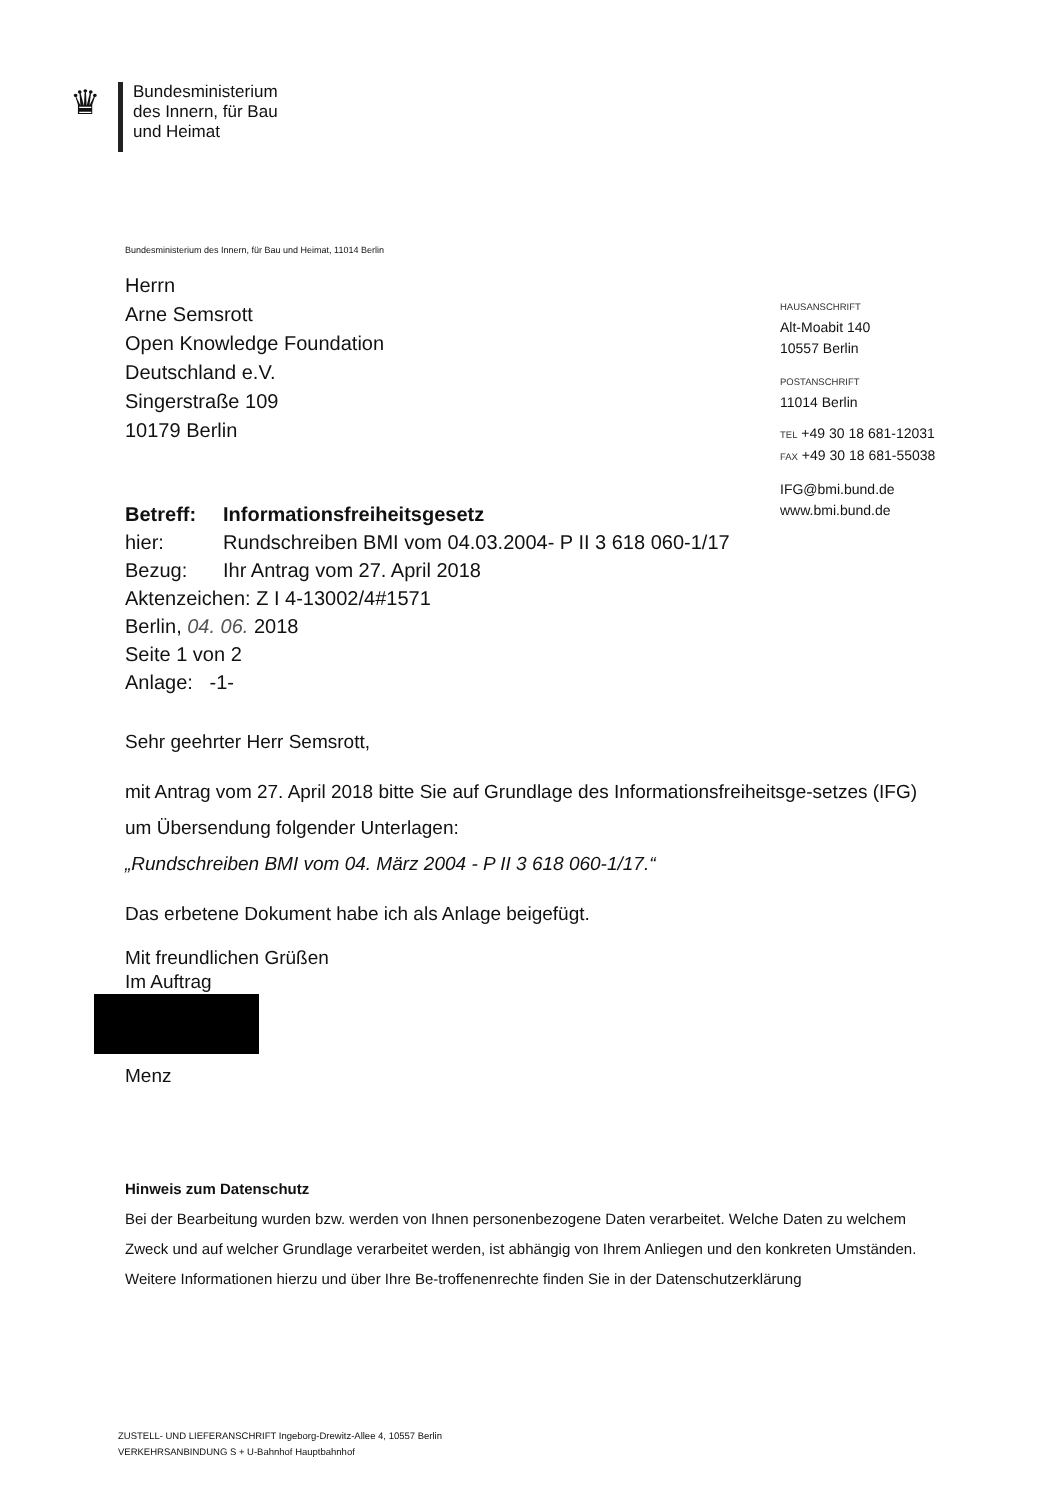♛
Bundesministerium
des Innern, für Bau
und Heimat
HAUSANSCHRIFT
Alt-Moabit 140
10557 Berlin
POSTANSCHRIFT
11014 Berlin
TEL +49 30 18 681-12031
FAX +49 30 18 681-55038
IFG@bmi.bund.de
www.bmi.bund.de
Bundesministerium des Innern, für Bau und Heimat, 11014 Berlin
Herrn
Arne Semsrott
Open Knowledge Foundation
Deutschland e.V.
Singerstraße 109
10179 Berlin
| Betreff: | Informationsfreiheitsgesetz |
| hier: | Rundschreiben BMI vom 04.03.2004- P II 3 618 060-1/17 |
| Bezug: | Ihr Antrag vom 27. April 2018 |
| Aktenzeichen: Z I 4-13002/4#1571 | |
| Berlin, 04. 06. 2018 | |
| Seite 1 von 2 | |
| Anlage: -1- | |
Sehr geehrter Herr Semsrott,
mit Antrag vom 27. April 2018 bitte Sie auf Grundlage des Informationsfreiheitsge-setzes (IFG) um Übersendung folgender Unterlagen:
„Rundschreiben BMI vom 04. März 2004 - P II 3 618 060-1/17.“
Das erbetene Dokument habe ich als Anlage beigefügt.
Mit freundlichen Grüßen
Im Auftrag
Menz
Hinweis zum Datenschutz
Bei der Bearbeitung wurden bzw. werden von Ihnen personenbezogene Daten verarbeitet. Welche Daten zu welchem Zweck und auf welcher Grundlage verarbeitet werden, ist abhängig von Ihrem Anliegen und den konkreten Umständen. Weitere Informationen hierzu und über Ihre Be-troffenenrechte finden Sie in der Datenschutzerklärung
ZUSTELL- UND LIEFERANSCHRIFT Ingeborg-Drewitz-Allee 4, 10557 Berlin
VERKEHRSANBINDUNG S + U-Bahnhof Hauptbahnhof